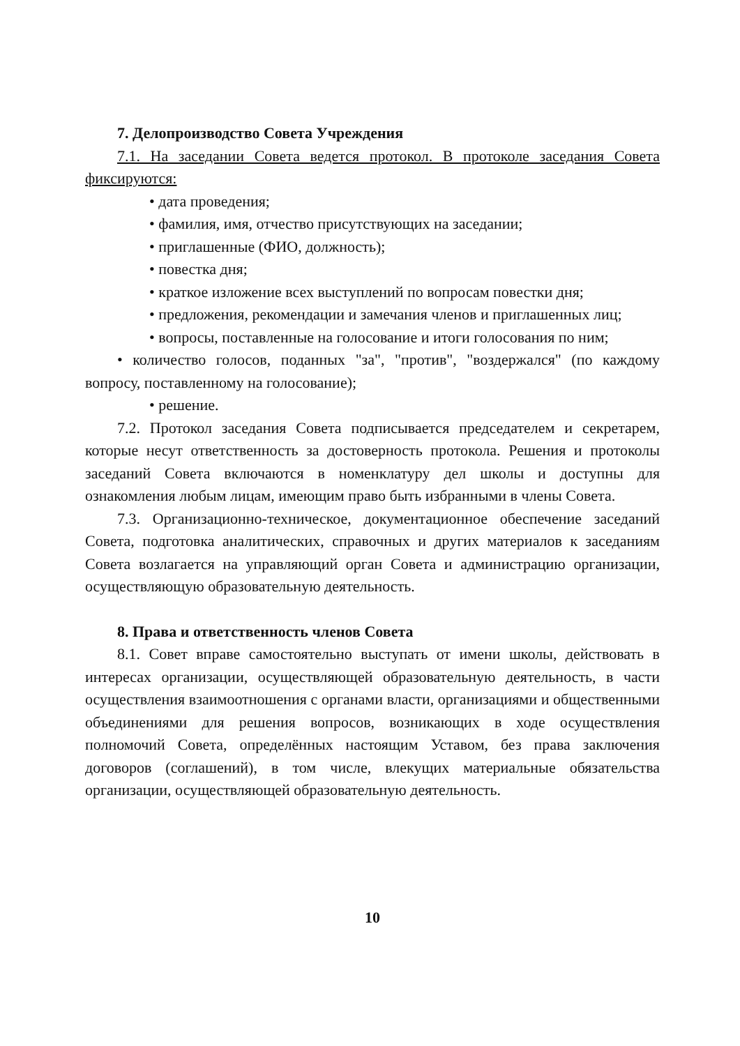7. Делопроизводство Совета Учреждения
7.1. На заседании Совета ведется протокол. В протоколе заседания Совета фиксируются:
• дата проведения;
• фамилия, имя, отчество присутствующих на заседании;
• приглашенные (ФИО, должность);
• повестка дня;
• краткое изложение всех выступлений по вопросам повестки дня;
• предложения, рекомендации и замечания членов и приглашенных лиц;
• вопросы, поставленные на голосование и итоги голосования по ним;
• количество голосов, поданных "за", "против", "воздержался" (по каждому вопросу, поставленному на голосование);
• решение.
7.2. Протокол заседания Совета подписывается председателем и секретарем, которые несут ответственность за достоверность протокола. Решения и протоколы заседаний Совета включаются в номенклатуру дел школы и доступны для ознакомления любым лицам, имеющим право быть избранными в члены Совета.
7.3. Организационно-техническое, документационное обеспечение заседаний Совета, подготовка аналитических, справочных и других материалов к заседаниям Совета возлагается на управляющий орган Совета и администрацию организации, осуществляющую образовательную деятельность.
8. Права и ответственность членов Совета
8.1. Совет вправе самостоятельно выступать от имени школы, действовать в интересах организации, осуществляющей образовательную деятельность, в части осуществления взаимоотношения с органами власти, организациями и общественными объединениями для решения вопросов, возникающих в ходе осуществления полномочий Совета, определённых настоящим Уставом, без права заключения договоров (соглашений), в том числе, влекущих материальные обязательства организации, осуществляющей образовательную деятельность.
10